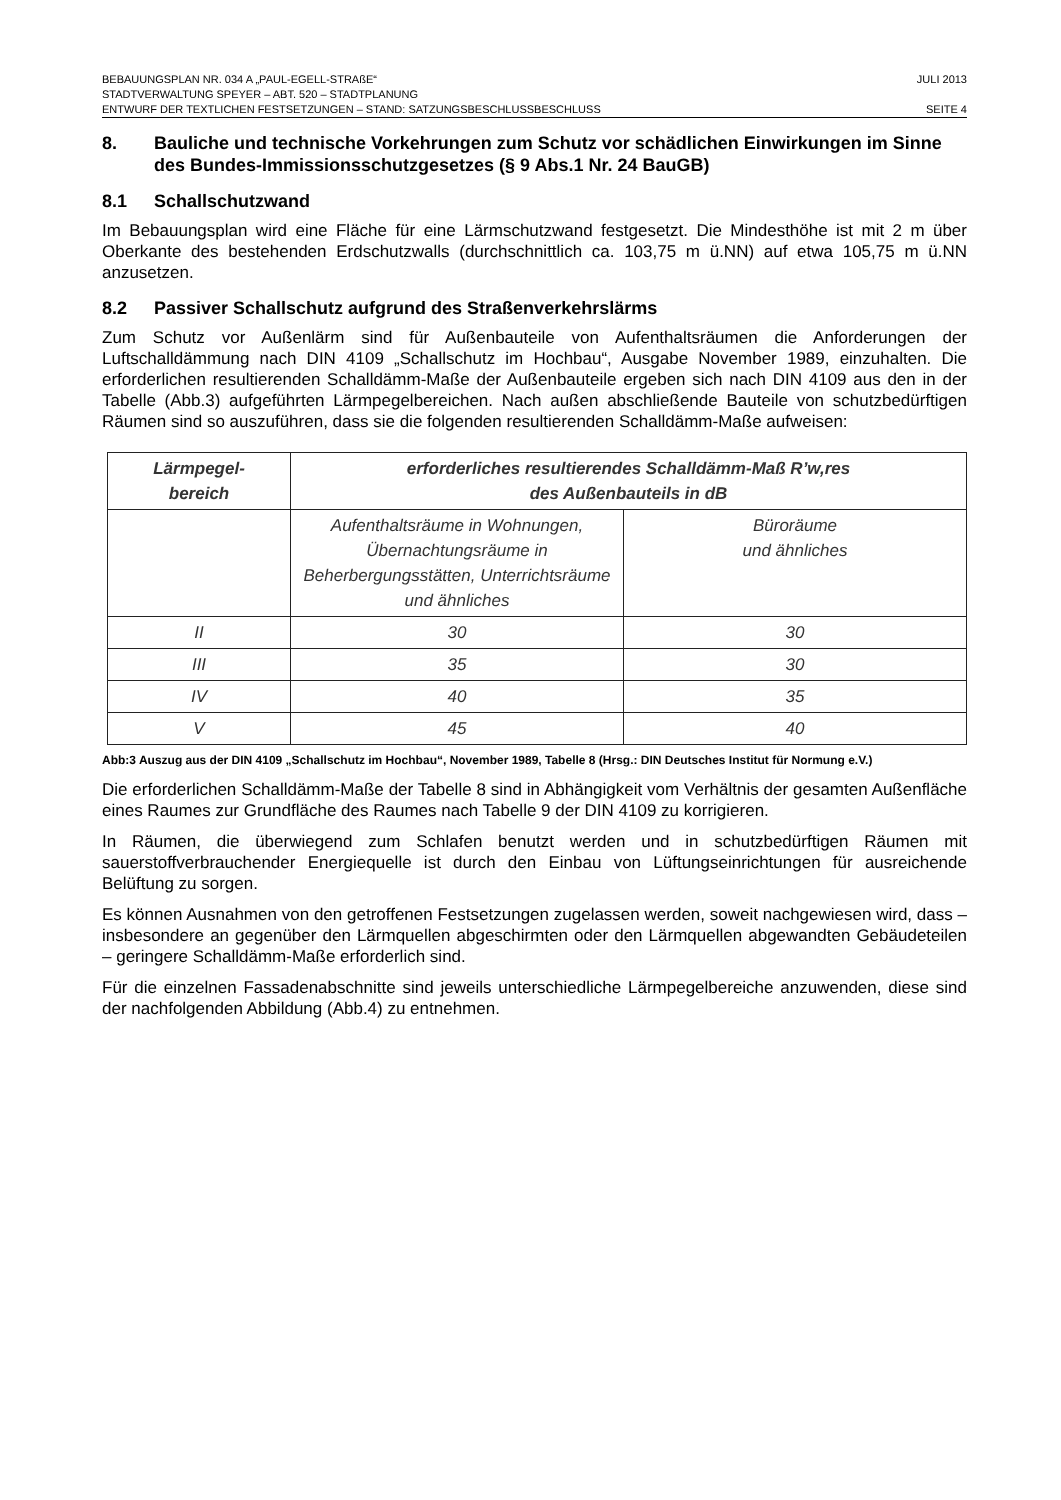BEBAUUNGSPLAN NR. 034 A „PAUL-EGELL-STRAßE“JULI 2013
STADTVERWALTUNG SPEYER – ABT. 520 – STADTPLANUNG
ENTWURF DER TEXTLICHEN FESTSETZUNGEN – STAND: SATZUNGSBESCHLUSSBESCHLUSS SEITE 4
8. Bauliche und technische Vorkehrungen zum Schutz vor schädlichen Einwirkungen im Sinne des Bundes-Immissionsschutzgesetzes (§ 9 Abs.1 Nr. 24 BauGB)
8.1 Schallschutzwand
Im Bebauungsplan wird eine Fläche für eine Lärmschutzwand festgesetzt. Die Mindesthöhe ist mit 2 m über Oberkante des bestehenden Erdschutzwalls (durchschnittlich ca. 103,75 m ü.NN) auf etwa 105,75 m ü.NN anzusetzen.
8.2 Passiver Schallschutz aufgrund des Straßenverkehrslärms
Zum Schutz vor Außenlärm sind für Außenbauteile von Aufenthaltsräumen die Anforderungen der Luftschalldämmung nach DIN 4109 „Schallschutz im Hochbau“, Ausgabe November 1989, einzuhalten. Die erforderlichen resultierenden Schalldämm-Maße der Außenbauteile ergeben sich nach DIN 4109 aus den in der Tabelle (Abb.3) aufgeführten Lärmpegelbereichen. Nach außen abschließende Bauteile von schutzbedürftigen Räumen sind so auszuführen, dass sie die folgenden resultierenden Schalldämm-Maße aufweisen:
| Lärmpegel- bereich | erforderliches resultierendes Schalldämm-Maß R’w,res des Außenbauteils in dB | |
| --- | --- | --- |
| | Aufenthaltsräume in Wohnungen, Übernachtungsräume in Beherbergungsstätten, Unterrichtsräume und ähnliches | Büroräume und ähnliches |
| II | 30 | 30 |
| III | 35 | 30 |
| IV | 40 | 35 |
| V | 45 | 40 |
Abb:3 Auszug aus der DIN 4109 „Schallschutz im Hochbau“, November 1989, Tabelle 8 (Hrsg.: DIN Deutsches Institut für Normung e.V.)
Die erforderlichen Schalldämm-Maße der Tabelle 8 sind in Abhängigkeit vom Verhältnis der gesamten Außenfläche eines Raumes zur Grundfläche des Raumes nach Tabelle 9 der DIN 4109 zu korrigieren.
In Räumen, die überwiegend zum Schlafen benutzt werden und in schutzbedürftigen Räumen mit sauerstoffverbrauchender Energiequelle ist durch den Einbau von Lüftungseinrichtungen für ausreichende Belüftung zu sorgen.
Es können Ausnahmen von den getroffenen Festsetzungen zugelassen werden, soweit nachgewiesen wird, dass – insbesondere an gegenüber den Lärmquellen abgeschirmten oder den Lärmquellen abgewandten Gebäudeteilen – geringere Schalldämm-Maße erforderlich sind.
Für die einzelnen Fassadenabschnitte sind jeweils unterschiedliche Lärmpegelbereiche anzuwenden, diese sind der nachfolgenden Abbildung (Abb.4) zu entnehmen.